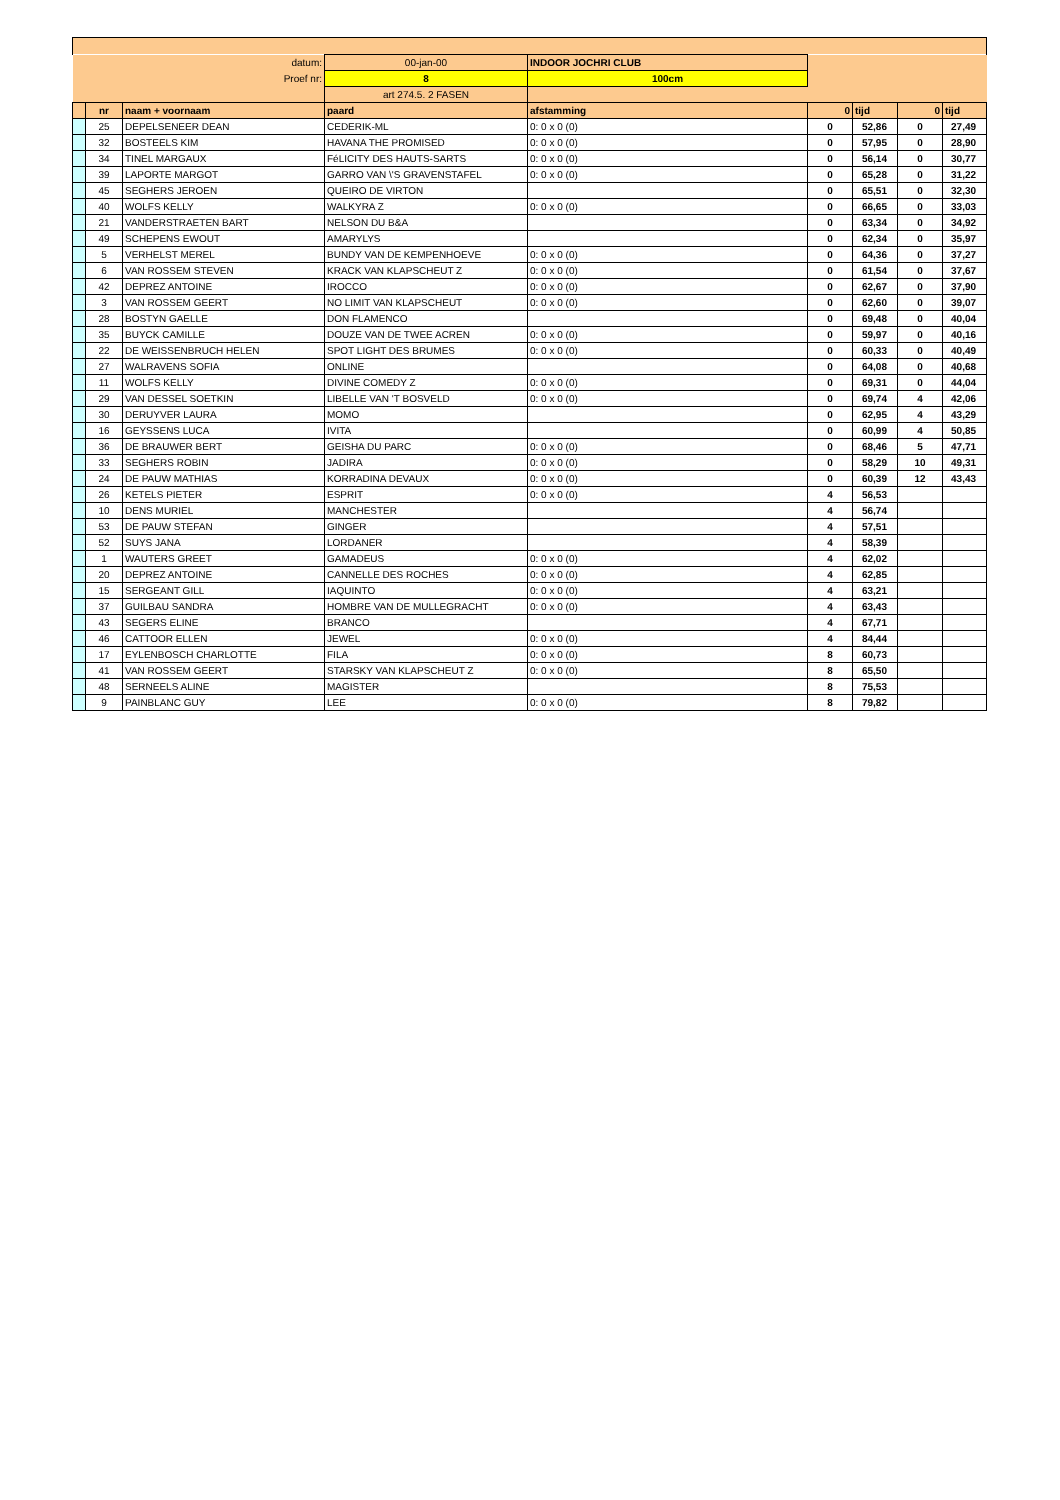| datum: | | | 00-jan-00 | INDOOR JOCHRI CLUB | | | | |
| Proef nr: | | | 8 | 100cm | | | | |
| | | | art 274.5. 2 FASEN | | | | | |
| | nr | naam + voornaam | paard | afstamming | 0 | tijd | 0 | tijd |
| | 25 | DEPELSENEER DEAN | CEDERIK-ML | 0: 0 x 0 (0) | 0 | 52,86 | 0 | 27,49 |
| | 32 | BOSTEELS KIM | HAVANA THE PROMISED | 0: 0 x 0 (0) | 0 | 57,95 | 0 | 28,90 |
| | 34 | TINEL MARGAUX | FéLICITY DES HAUTS-SARTS | 0: 0 x 0 (0) | 0 | 56,14 | 0 | 30,77 |
| | 39 | LAPORTE MARGOT | GARRO VAN \'S GRAVENSTAFEL | 0: 0 x 0 (0) | 0 | 65,28 | 0 | 31,22 |
| | 45 | SEGHERS JEROEN | QUEIRO DE VIRTON | | 0 | 65,51 | 0 | 32,30 |
| | 40 | WOLFS KELLY | WALKYRA Z | 0: 0 x 0 (0) | 0 | 66,65 | 0 | 33,03 |
| | 21 | VANDERSTRAETEN BART | NELSON DU B&A | | 0 | 63,34 | 0 | 34,92 |
| | 49 | SCHEPENS EWOUT | AMARYLYS | | 0 | 62,34 | 0 | 35,97 |
| | 5 | VERHELST MEREL | BUNDY VAN DE KEMPENHOEVE | 0: 0 x 0 (0) | 0 | 64,36 | 0 | 37,27 |
| | 6 | VAN ROSSEM STEVEN | KRACK VAN KLAPSCHEUT Z | 0: 0 x 0 (0) | 0 | 61,54 | 0 | 37,67 |
| | 42 | DEPREZ ANTOINE | IROCCO | 0: 0 x 0 (0) | 0 | 62,67 | 0 | 37,90 |
| | 3 | VAN ROSSEM GEERT | NO LIMIT VAN KLAPSCHEUT | 0: 0 x 0 (0) | 0 | 62,60 | 0 | 39,07 |
| | 28 | BOSTYN GAELLE | DON FLAMENCO | | 0 | 69,48 | 0 | 40,04 |
| | 35 | BUYCK CAMILLE | DOUZE VAN DE TWEE ACREN | 0: 0 x 0 (0) | 0 | 59,97 | 0 | 40,16 |
| | 22 | DE WEISSENBRUCH HELEN | SPOT LIGHT DES BRUMES | 0: 0 x 0 (0) | 0 | 60,33 | 0 | 40,49 |
| | 27 | WALRAVENS SOFIA | ONLINE | | 0 | 64,08 | 0 | 40,68 |
| | 11 | WOLFS KELLY | DIVINE COMEDY Z | 0: 0 x 0 (0) | 0 | 69,31 | 0 | 44,04 |
| | 29 | VAN DESSEL SOETKIN | LIBELLE VAN 'T BOSVELD | 0: 0 x 0 (0) | 0 | 69,74 | 4 | 42,06 |
| | 30 | DERUYVER LAURA | MOMO | | 0 | 62,95 | 4 | 43,29 |
| | 16 | GEYSSENS LUCA | IVITA | | 0 | 60,99 | 4 | 50,85 |
| | 36 | DE BRAUWER BERT | GEISHA DU PARC | 0: 0 x 0 (0) | 0 | 68,46 | 5 | 47,71 |
| | 33 | SEGHERS ROBIN | JADIRA | 0: 0 x 0 (0) | 0 | 58,29 | 10 | 49,31 |
| | 24 | DE PAUW MATHIAS | KORRADINA DEVAUX | 0: 0 x 0 (0) | 0 | 60,39 | 12 | 43,43 |
| | 26 | KETELS PIETER | ESPRIT | 0: 0 x 0 (0) | 4 | 56,53 | | |
| | 10 | DENS MURIEL | MANCHESTER | | 4 | 56,74 | | |
| | 53 | DE PAUW STEFAN | GINGER | | 4 | 57,51 | | |
| | 52 | SUYS JANA | LORDANER | | 4 | 58,39 | | |
| | 1 | WAUTERS GREET | GAMADEUS | 0: 0 x 0 (0) | 4 | 62,02 | | |
| | 20 | DEPREZ ANTOINE | CANNELLE DES ROCHES | 0: 0 x 0 (0) | 4 | 62,85 | | |
| | 15 | SERGEANT GILL | IAQUINTO | 0: 0 x 0 (0) | 4 | 63,21 | | |
| | 37 | GUILBAU SANDRA | HOMBRE VAN DE MULLEGRACHT | 0: 0 x 0 (0) | 4 | 63,43 | | |
| | 43 | SEGERS ELINE | BRANCO | | 4 | 67,71 | | |
| | 46 | CATTOOR ELLEN | JEWEL | 0: 0 x 0 (0) | 4 | 84,44 | | |
| | 17 | EYLENBOSCH CHARLOTTE | FILA | 0: 0 x 0 (0) | 8 | 60,73 | | |
| | 41 | VAN ROSSEM GEERT | STARSKY VAN KLAPSCHEUT Z | 0: 0 x 0 (0) | 8 | 65,50 | | |
| | 48 | SERNEELS ALINE | MAGISTER | | 8 | 75,53 | | |
| | 9 | PAINBLANC GUY | LEE | 0: 0 x 0 (0) | 8 | 79,82 | | |